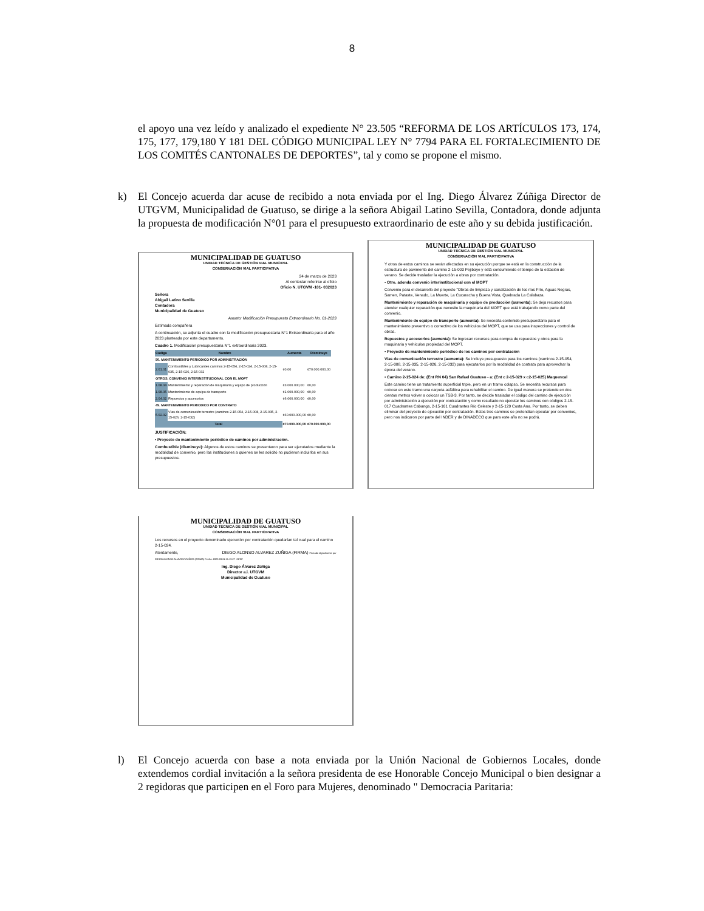8
el apoyo una vez leído y analizado el expediente N° 23.505 “REFORMA DE LOS ARTÍCULOS 173, 174, 175, 177, 179,180 Y 181 DEL CÓDIGO MUNICIPAL LEY N° 7794 PARA EL FORTALECIMIENTO DE LOS COMITÉS CANTONALES DE DEPORTES”, tal y como se propone el mismo.
k) El Concejo acuerda dar acuse de recibido a nota enviada por el Ing. Diego Álvarez Zúñiga Director de UTGVM, Municipalidad de Guatuso, se dirige a la señora Abigail Latino Sevilla, Contadora, donde adjunta la propuesta de modificación N°01 para el presupuesto extraordinario de este año y su debida justificación.
MUNICIPALIDAD DE GUATUSO
UNIDAD TÉCNICA DE GESTIÓN VIAL MUNICIPAL
CONSERVACIÓN VIAL PARTICIPATIVA
24 de marzo de 2023
Al contestar referirse al oficio
Oficio N. UTGVM -101- 032023
Señora
Abigail Latino Sevilla
Contadora
Municipalidad de Guatuso
Asunto: Modificación Presupuesto Extraordinario No. 01-2023
Estimada compañera
A continuación, se adjunta el cuadro con la modificación presupuestaria N°1 Extraordinaria para el año 2023 planteada por este departamento.
Cuadro 1. Modificación presupuestaria N°1 extraordinaria 2023.
| Código | Nombre | Aumenta | Disminuye |
| --- | --- | --- | --- |
| 50. MANTENIMIENTO PERIODICO POR ADMINISTRACIÓN | | | |
| 2.01.01 | Combustibles y Lubricantes caminos 2-15-054, 2-15-024, 2-15-008, 2-15-035, 2-15-026, 2-15-032 | ¢0,00 | ¢70.000.000,00 |
| OTROS. CONVENIO INTERINSTITUCIONAL CON EL MOPT | | | |
| 1.08.04 | Mantenimiento y reparación de maquinaria y equipo de producción | ¢3.000.000,00 | ¢0,00 |
| 1.08.05 | Mantenimiento de equipo de transporte | ¢1.000.000,00 | ¢0,00 |
| 2.04.02 | Repuestos y accesorios | ¢6.000.000,00 | ¢0,00 |
| 49. MANTENIMIENTO PERIODICO POR CONTRATO | | | |
| 5.02.02 | Vías de comunicación terrestre (caminos 2-15-054, 2-15-008, 2-15-035, 2-15-026, 2-15-032) | ¢60.000.000,00 | ¢0,00 |
| Total | | ¢70.000.000,00 | ¢70.000.000,00 |
JUSTIFICACIÓN:
• Proyecto de mantenimiento periódico de caminos por administración.
Combustible (disminuye): Algunos de estos caminos se presentaron para ser ejecutados mediante la modalidad de convenio, pero las instituciones a quienes se les solicitó no pudieron incluirlos en sus presupuestos.
MUNICIPALIDAD DE GUATUSO
UNIDAD TÉCNICA DE GESTIÓN VIAL MUNICIPAL
CONSERVACIÓN VIAL PARTICIPATIVA
Y otros de estos caminos se verán afectados en su ejecución porque se está en la construcción de la estructura de pavimento del camino 2-15-003 Pejibaye y está consumiendo el tiempo de la estación de verano. Se decide trasladar la ejecución a obras por contratación.
• Otro. adenda convenio interinstitucional con el MOPT
Convenio para el desarrollo del proyecto "Obras de limpieza y canalización de los ríos Frío, Aguas Negras, Samen, Pataste, Venado, La Muerte, La Cucaracha y Buena Vista, Quebrada La Calabaza.
Mantenimiento y reparación de maquinaria y equipo de producción (aumenta): Se deja recursos para atender cualquier reparación que necesite la maquinaria del MOPT que está trabajando como parte del convenio.
Mantenimiento de equipo de transporte (aumenta): Se necesita contenido presupuestario para el mantenimiento preventivo o correctivo de los vehículos del MOPT, que se usa para inspecciones y control de obras.
Repuestos y accesorios (aumenta): Se ingresan recursos para compra de repuestos y otros para la maquinaria y vehículos propiedad del MOPT.
• Proyecto de mantenimiento periódico de los caminos por contratación
Vías de comunicación terrestre (aumenta): Se incluye presupuesto para los caminos (caminos 2-15-054, 2-15-008, 2-15-035, 2-15-026, 2-15-032) para ejecutarlos por la modalidad de contrato para aprovechar la época del verano.
• Camino 2-15-024 de: (Ent RN 04) San Rafael Guatuso - a: (Ent c 2-15-029 x c2-15-025) Maquencal
Este camino tiene un tratamiento superficial triple, pero en un tramo colapso. Se necesita recursos para colocar en este tramo una carpeta asfáltica para rehabilitar el camino. De igual manera se pretende en dos cientos metros volver a colocar un TSB-3. Por tanto, se decide trasladar el código del camino de ejecución por administración a ejecución por contratación y como resultado no ejecutar los caminos con códigos 2-15-017 Cuadrantes Cabanga, 2-15-161 Cuadrantes Río Celeste y 2-15-129 Costa Ana. Por tanto, se deben eliminar del proyecto de ejecución por contratación. Estos tres caminos se pretendían ejecutar por convenios, pero nos indicaron por parte del INDER y de DINADECO que para este año no se podrá.
MUNICIPALIDAD DE GUATUSO
UNIDAD TÉCNICA DE GESTIÓN VIAL MUNICIPAL
CONSERVACIÓN VIAL PARTICIPATIVA
Los recursos en el proyecto denominado ejecución por contratación quedarían tal cual para el camino 2-15-024.
Atentamente, DIEGO ALONSO ALVAREZ ZUÑIGA (FIRMA) Firmado digitalmente por DIEGO ALONSO ALVAREZ ZUÑIGA (FIRMA) Fecha: 2023.03.24 11:19:27 -06'00'
Ing. Diego Álvarez Zúñiga
Director a.i. UTGVM
Municipalidad de Guatuso
l) El Concejo acuerda con base a nota enviada por la Unión Nacional de Gobiernos Locales, donde extendemos cordial invitación a la señora presidenta de ese Honorable Concejo Municipal o bien designar a 2 regidoras que participen en el Foro para Mujeres, denominado " Democracia Paritaria: